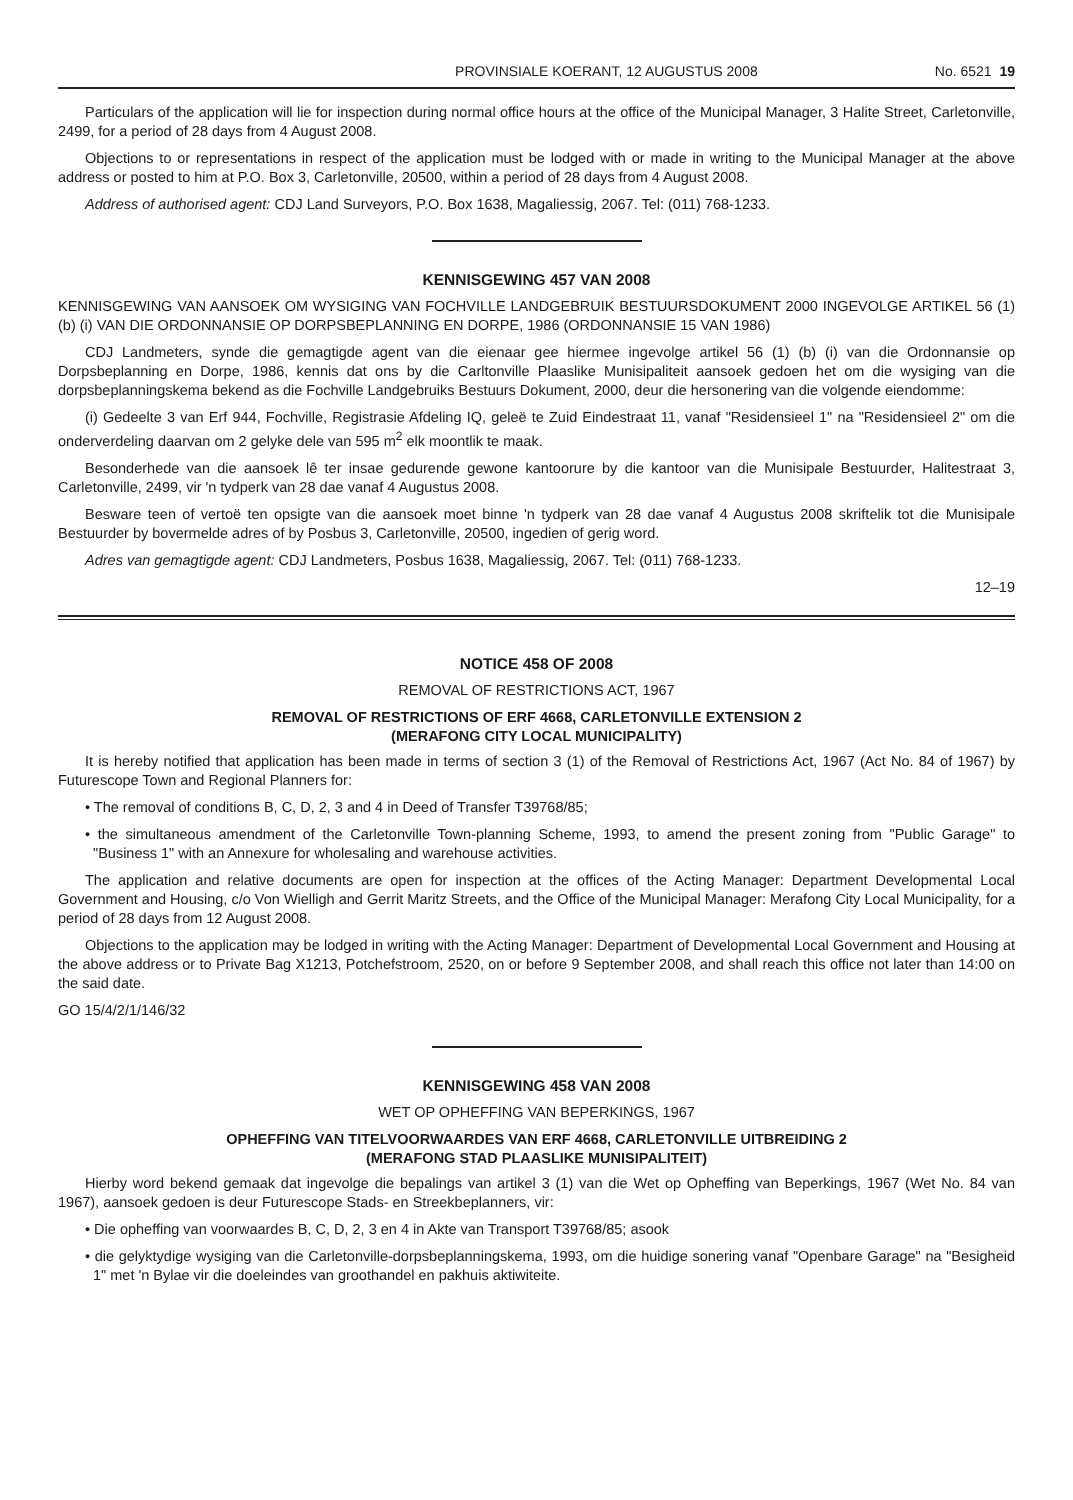PROVINSIALE KOERANT, 12 AUGUSTUS 2008 No. 6521 19
Particulars of the application will lie for inspection during normal office hours at the office of the Municipal Manager, 3 Halite Street, Carletonville, 2499, for a period of 28 days from 4 August 2008.
Objections to or representations in respect of the application must be lodged with or made in writing to the Municipal Manager at the above address or posted to him at P.O. Box 3, Carletonville, 20500, within a period of 28 days from 4 August 2008.
Address of authorised agent: CDJ Land Surveyors, P.O. Box 1638, Magaliessig, 2067. Tel: (011) 768-1233.
KENNISGEWING 457 VAN 2008
KENNISGEWING VAN AANSOEK OM WYSIGING VAN FOCHVILLE LANDGEBRUIK BESTUURSDOKUMENT 2000 INGEVOLGE ARTIKEL 56 (1) (b) (i) VAN DIE ORDONNANSIE OP DORPSBEPLANNING EN DORPE, 1986 (ORDONNANSIE 15 VAN 1986)
CDJ Landmeters, synde die gemagtigde agent van die eienaar gee hiermee ingevolge artikel 56 (1) (b) (i) van die Ordonnansie op Dorpsbeplanning en Dorpe, 1986, kennis dat ons by die Carltonville Plaaslike Munisipaliteit aansoek gedoen het om die wysiging van die dorpsbeplanningskema bekend as die Fochville Landgebruiks Bestuurs Dokument, 2000, deur die hersonering van die volgende eiendomme:
(i) Gedeelte 3 van Erf 944, Fochville, Registrasie Afdeling IQ, geleë te Zuid Eindestraat 11, vanaf "Residensieel 1" na "Residensieel 2" om die onderverdeling daarvan om 2 gelyke dele van 595 m<sup>2</sup> elk moontlik te maak.
Besonderhede van die aansoek lê ter insae gedurende gewone kantoorure by die kantoor van die Munisipale Bestuurder, Halitestraat 3, Carletonville, 2499, vir 'n tydperk van 28 dae vanaf 4 Augustus 2008.
Besware teen of vertoë ten opsigte van die aansoek moet binne 'n tydperk van 28 dae vanaf 4 Augustus 2008 skriftelik tot die Munisipale Bestuurder by bovermelde adres of by Posbus 3, Carletonville, 20500, ingedien of gerig word.
Adres van gemagtigde agent: CDJ Landmeters, Posbus 1638, Magaliessig, 2067. Tel: (011) 768-1233.
12–19
NOTICE 458 OF 2008
REMOVAL OF RESTRICTIONS ACT, 1967
REMOVAL OF RESTRICTIONS OF ERF 4668, CARLETONVILLE EXTENSION 2
(MERAFONG CITY LOCAL MUNICIPALITY)
It is hereby notified that application has been made in terms of section 3 (1) of the Removal of Restrictions Act, 1967 (Act No. 84 of 1967) by Futurescope Town and Regional Planners for:
• The removal of conditions B, C, D, 2, 3 and 4 in Deed of Transfer T39768/85;
• the simultaneous amendment of the Carletonville Town-planning Scheme, 1993, to amend the present zoning from "Public Garage" to "Business 1" with an Annexure for wholesaling and warehouse activities.
The application and relative documents are open for inspection at the offices of the Acting Manager: Department Developmental Local Government and Housing, c/o Von Wielligh and Gerrit Maritz Streets, and the Office of the Municipal Manager: Merafong City Local Municipality, for a period of 28 days from 12 August 2008.
Objections to the application may be lodged in writing with the Acting Manager: Department of Developmental Local Government and Housing at the above address or to Private Bag X1213, Potchefstroom, 2520, on or before 9 September 2008, and shall reach this office not later than 14:00 on the said date.
GO 15/4/2/1/146/32
KENNISGEWING 458 VAN 2008
WET OP OPHEFFING VAN BEPERKINGS, 1967
OPHEFFING VAN TITELVOORWAARDES VAN ERF 4668, CARLETONVILLE UITBREIDING 2
(MERAFONG STAD PLAASLIKE MUNISIPALITEIT)
Hierby word bekend gemaak dat ingevolge die bepalings van artikel 3 (1) van die Wet op Opheffing van Beperkings, 1967 (Wet No. 84 van 1967), aansoek gedoen is deur Futurescope Stads- en Streekbeplanners, vir:
• Die opheffing van voorwaardes B, C, D, 2, 3 en 4 in Akte van Transport T39768/85; asook
• die gelyktydige wysiging van die Carletonville-dorpsbeplanningskema, 1993, om die huidige sonering vanaf "Openbare Garage" na "Besigheid 1" met 'n Bylae vir die doeleindes van groothandel en pakhuis aktiwiteite.